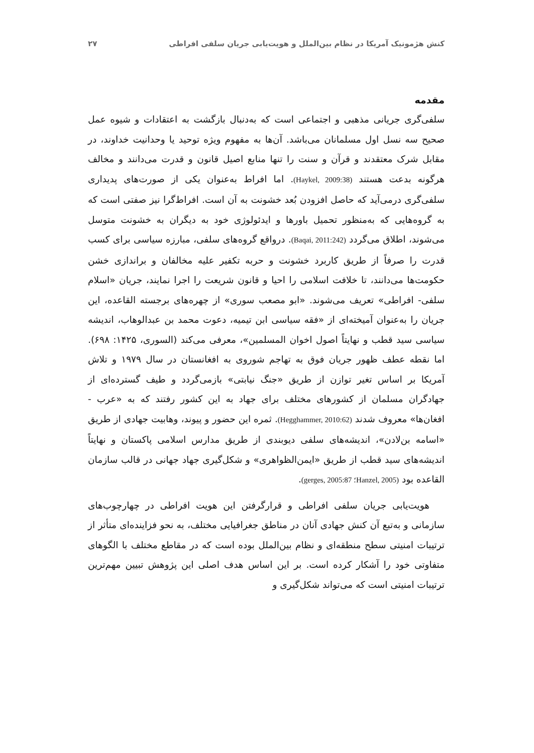کنش هژمونیک آمریکا در نظام بین‌الملل و هویت‌یابی جریان سلفی افراطی ۲۷
مقدمه
سلفی‌گری جریانی مذهبی و اجتماعی است که به‌دنبال بازگشت به اعتقادات و شیوه عمل صحیح سه نسل اول مسلمانان می‌باشد. آن‌ها به مفهوم ویژه توحید یا وحدانیت خداوند، در مقابل شرک معتقدند و قرآن و سنت را تنها منابع اصیل قانون و قدرت می‌دانند و مخالف هرگونه بدعت هستند (Haykel, 2009:38). اما افراط به‌عنوان یکی از صورت‌های پدیداری سلفی‌گری درمی‌آید که حاصل افزودن بُعد خشونت به آن است. افراط‌گرا نیز صفتی است که به گروه‌هایی که به‌منظور تحمیل باورها و ایدئولوژی خود به دیگران به خشونت متوسل می‌شوند، اطلاق می‌گردد (Baqai, 2011:242). درواقع گروه‌های سلفی، مبارزه سیاسی برای کسب قدرت را صرفاً از طریق کاربرد خشونت و حربه تکفیر علیه مخالفان و براندازی خشن حکومت‌ها می‌دانند، تا خلافت اسلامی را احیا و قانون شریعت را اجرا نمایند، جریان «اسلام سلفی- افراطی» تعریف می‌شوند. «ابو مصعب سوری» از چهره‌های برجسته القاعده، این جریان را به‌عنوان آمیخته‌ای از «فقه سیاسی ابن تیمیه، دعوت محمد بن عبدالوهاب، اندیشه سیاسی سید قطب و نهایتاً اصول اخوان المسلمین»، معرفی می‌کند (السوری، ۱۴۲۵: ۶۹۸). اما نقطه عطف ظهور جریان فوق به تهاجم شوروی به افغانستان در سال ۱۹۷۹ و تلاش آمریکا بر اساس تغیر توازن از طریق «جنگ نیابتی» بازمی‌گردد و طیف گسترده‌ای از جهادگران مسلمان از کشورهای مختلف برای جهاد به این کشور رفتند که به «عرب - افغان‌ها» معروف شدند (Hegghammer, 2010:62). ثمره این حضور و پیوند، وهابیت جهادی از طریق «اسامه بن‌لادن»، اندیشه‌های سلفی دیوبندی از طریق مدارس اسلامی پاکستان و نهایتاً اندیشه‌های سید قطب از طریق «ایمن‌الظواهری» و شکل‌گیری جهاد جهانی در قالب سازمان القاعده بود (Hanzel, 2005؛ gerges, 2005:87).
هویت‌یابی جریان سلفی افراطی و قرارگرفتن این هویت افراطی در چهارچوب‌های سازمانی و به‌تبع آن کنش جهادی آنان در مناطق جغرافیایی مختلف، به نحو فزاینده‌ای متأثر از ترتیبات امنیتی سطح منطقه‌ای و نظام بین‌الملل بوده است که در مقاطع مختلف با الگوهای متفاوتی خود را آشکار کرده است. بر این اساس هدف اصلی این پژوهش تبیین مهم‌ترین ترتیبات امنیتی است که می‌تواند شکل‌گیری و